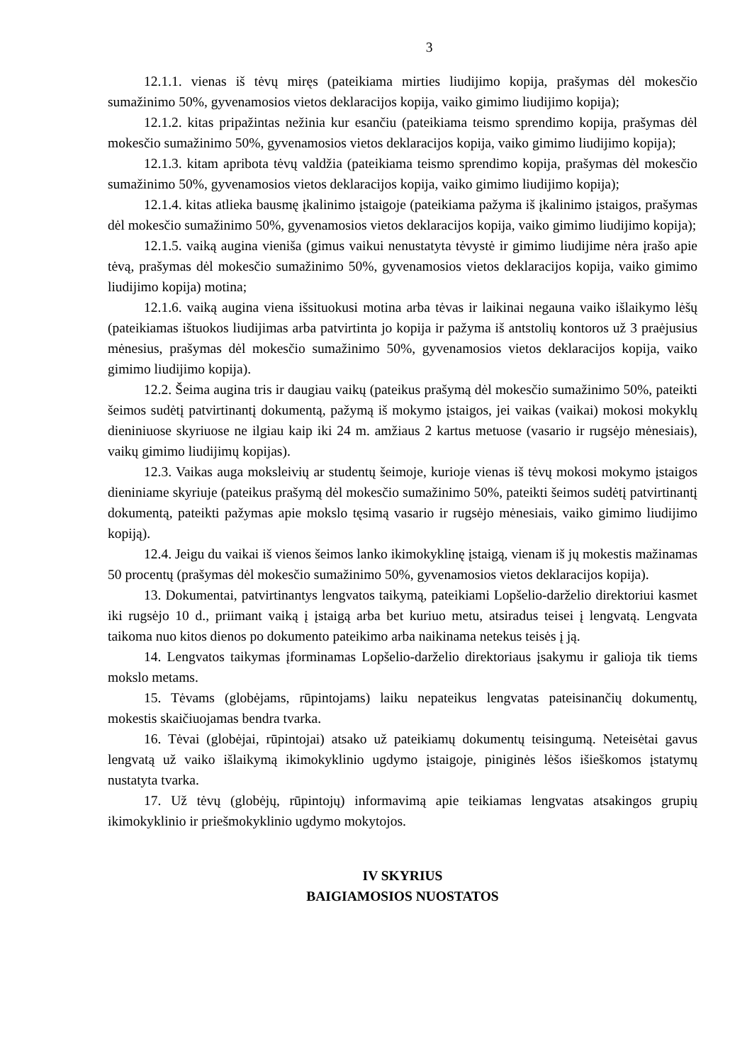3
12.1.1. vienas iš tėvų miręs (pateikiama mirties liudijimo kopija, prašymas dėl mokesčio sumažinimo 50%, gyvenamosios vietos deklaracijos kopija, vaiko gimimo liudijimo kopija);
12.1.2. kitas pripažintas nežinia kur esančiu (pateikiama teismo sprendimo kopija, prašymas dėl mokesčio sumažinimo 50%, gyvenamosios vietos deklaracijos kopija, vaiko gimimo liudijimo kopija);
12.1.3. kitam apribota tėvų valdžia (pateikiama teismo sprendimo kopija, prašymas dėl mokesčio sumažinimo 50%, gyvenamosios vietos deklaracijos kopija, vaiko gimimo liudijimo kopija);
12.1.4. kitas atlieka bausmę įkalinimo įstaigoje (pateikiama pažyma iš įkalinimo įstaigos, prašymas dėl mokesčio sumažinimo 50%, gyvenamosios vietos deklaracijos kopija, vaiko gimimo liudijimo kopija);
12.1.5. vaiką augina vieniša (gimus vaikui nenustatyta tėvystė ir gimimo liudijime nėra įrašo apie tėvą, prašymas dėl mokesčio sumažinimo 50%, gyvenamosios vietos deklaracijos kopija, vaiko gimimo liudijimo kopija) motina;
12.1.6. vaiką augina viena išsituokusi motina arba tėvas ir laikinai negauna vaiko išlaikymo lėšų (pateikiamas ištuokos liudijimas arba patvirtinta jo kopija ir pažyma iš antstolių kontoros už 3 praėjusius mėnesius, prašymas dėl mokesčio sumažinimo 50%, gyvenamosios vietos deklaracijos kopija, vaiko gimimo liudijimo kopija).
12.2. Šeima augina tris ir daugiau vaikų (pateikus prašymą dėl mokesčio sumažinimo 50%, pateikti šeimos sudėtį patvirtinantį dokumentą, pažymą iš mokymo įstaigos, jei vaikas (vaikai) mokosi mokyklų dieniniuose skyriuose ne ilgiau kaip iki 24 m. amžiaus 2 kartus metuose (vasario ir rugsėjo mėnesiais), vaikų gimimo liudijimų kopijas).
12.3. Vaikas auga moksleivių ar studentų šeimoje, kurioje vienas iš tėvų mokosi mokymo įstaigos dieniniame skyriuje (pateikus prašymą dėl mokesčio sumažinimo 50%, pateikti šeimos sudėtį patvirtinantį dokumentą, pateikti pažymas apie mokslo tęsimą vasario ir rugsėjo mėnesiais, vaiko gimimo liudijimo kopiją).
12.4. Jeigu du vaikai iš vienos šeimos lanko ikimokyklinę įstaigą, vienam iš jų mokestis mažinamas 50 procentų (prašymas dėl mokesčio sumažinimo 50%, gyvenamosios vietos deklaracijos kopija).
13. Dokumentai, patvirtinantys lengvatos taikymą, pateikiami Lopšelio-darželio direktoriui kasmet iki rugsėjo 10 d., priimant vaiką į įstaigą arba bet kuriuo metu, atsiradus teisei į lengvatą. Lengvata taikoma nuo kitos dienos po dokumento pateikimo arba naikinama netekus teisės į ją.
14. Lengvatos taikymas įforminamas Lopšelio-darželio direktoriaus įsakymu ir galioja tik tiems mokslo metams.
15. Tėvams (globėjams, rūpintojams) laiku nepateikus lengvatas pateisinančių dokumentų, mokestis skaičiuojamas bendra tvarka.
16. Tėvai (globėjai, rūpintojai) atsako už pateikiamų dokumentų teisingumą. Neteisėtai gavus lengvatą už vaiko išlaikymą ikimokyklinio ugdymo įstaigoje, piniginės lėšos išieškomos įstatymų nustatyta tvarka.
17. Už tėvų (globėjų, rūpintojų) informavimą apie teikiamas lengvatas atsakingos grupių ikimokyklinio ir priešmokyklinio ugdymo mokytojos.
IV SKYRIUS
BAIGIAMOSIOS NUOSTATOS